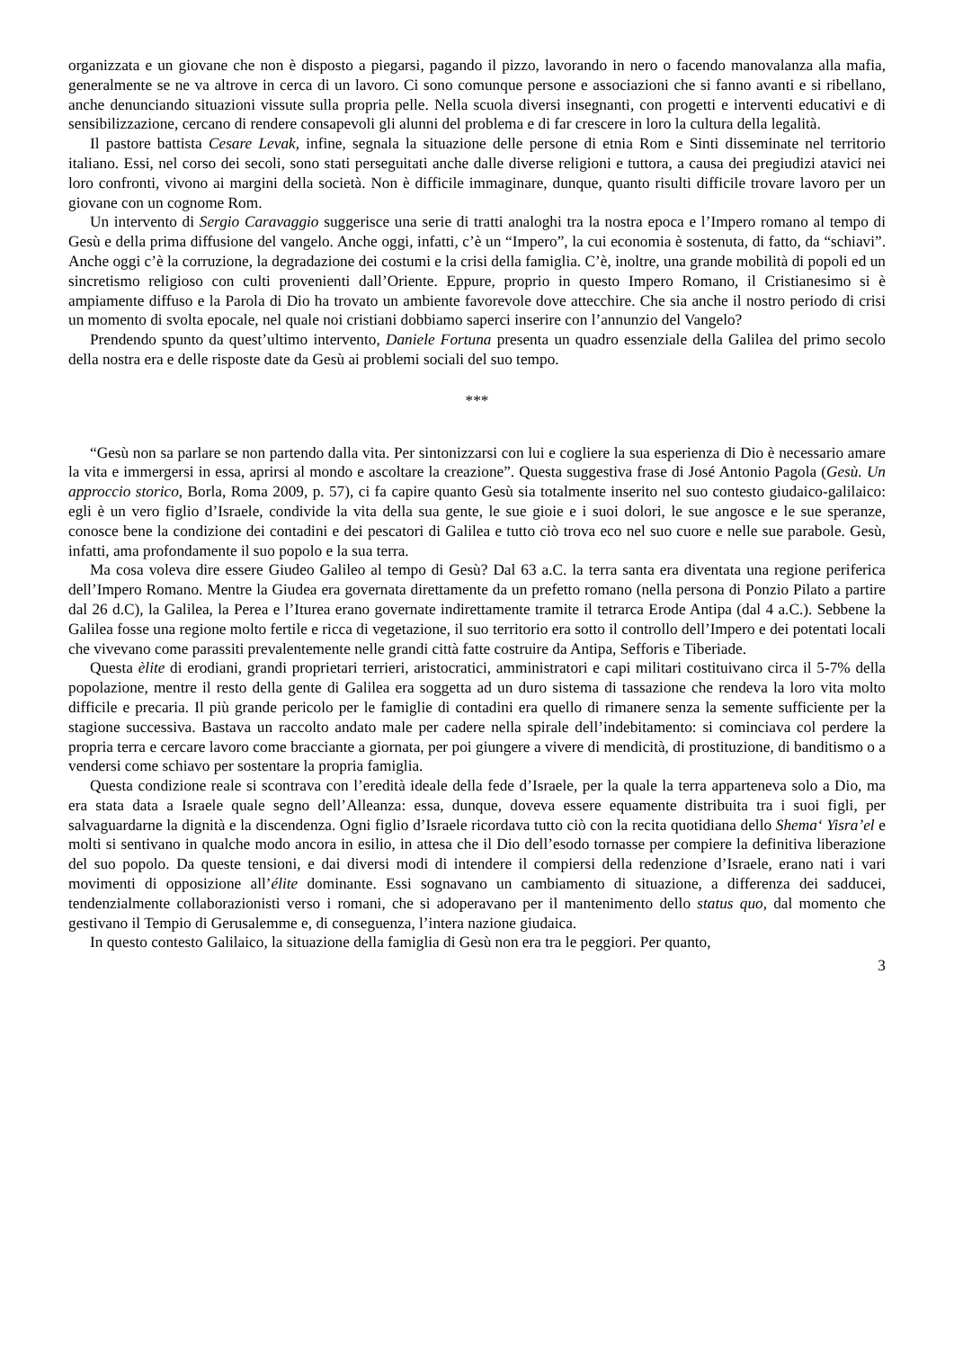organizzata e un giovane che non è disposto a piegarsi, pagando il pizzo, lavorando in nero o facendo manovalanza alla mafia, generalmente se ne va altrove in cerca di un lavoro. Ci sono comunque persone e associazioni che si fanno avanti e si ribellano, anche denunciando situazioni vissute sulla propria pelle. Nella scuola diversi insegnanti, con progetti e interventi educativi e di sensibilizzazione, cercano di rendere consapevoli gli alunni del problema e di far crescere in loro la cultura della legalità.
Il pastore battista Cesare Levak, infine, segnala la situazione delle persone di etnia Rom e Sinti disseminate nel territorio italiano. Essi, nel corso dei secoli, sono stati perseguitati anche dalle diverse religioni e tuttora, a causa dei pregiudizi atavici nei loro confronti, vivono ai margini della società. Non è difficile immaginare, dunque, quanto risulti difficile trovare lavoro per un giovane con un cognome Rom.
Un intervento di Sergio Caravaggio suggerisce una serie di tratti analoghi tra la nostra epoca e l’Impero romano al tempo di Gesù e della prima diffusione del vangelo. Anche oggi, infatti, c’è un “Impero”, la cui economia è sostenuta, di fatto, da “schiavi”. Anche oggi c’è la corruzione, la degradazione dei costumi e la crisi della famiglia. C’è, inoltre, una grande mobilità di popoli ed un sincretismo religioso con culti provenienti dall’Oriente. Eppure, proprio in questo Impero Romano, il Cristianesimo si è ampiamente diffuso e la Parola di Dio ha trovato un ambiente favorevole dove attecchire. Che sia anche il nostro periodo di crisi un momento di svolta epocale, nel quale noi cristiani dobbiamo saperci inserire con l’annunzio del Vangelo?
Prendendo spunto da quest’ultimo intervento, Daniele Fortuna presenta un quadro essenziale della Galilea del primo secolo della nostra era e delle risposte date da Gesù ai problemi sociali del suo tempo.
***
“Gesù non sa parlare se non partendo dalla vita. Per sintonizzarsi con lui e cogliere la sua esperienza di Dio è necessario amare la vita e immergersi in essa, aprirsi al mondo e ascoltare la creazione”. Questa suggestiva frase di José Antonio Pagola (Gesù. Un approccio storico, Borla, Roma 2009, p. 57), ci fa capire quanto Gesù sia totalmente inserito nel suo contesto giudaico-galilaico: egli è un vero figlio d’Israele, condivide la vita della sua gente, le sue gioie e i suoi dolori, le sue angosce e le sue speranze, conosce bene la condizione dei contadini e dei pescatori di Galilea e tutto ciò trova eco nel suo cuore e nelle sue parabole. Gesù, infatti, ama profondamente il suo popolo e la sua terra.
Ma cosa voleva dire essere Giudeo Galileo al tempo di Gesù? Dal 63 a.C. la terra santa era diventata una regione periferica dell’Impero Romano. Mentre la Giudea era governata direttamente da un prefetto romano (nella persona di Ponzio Pilato a partire dal 26 d.C), la Galilea, la Perea e l’Iturea erano governate indirettamente tramite il tetrarca Erode Antipa (dal 4 a.C.). Sebbene la Galilea fosse una regione molto fertile e ricca di vegetazione, il suo territorio era sotto il controllo dell’Impero e dei potentati locali che vivevano come parassiti prevalentemente nelle grandi città fatte costruire da Antipa, Sefforis e Tiberiade.
Questa èlite di erodiani, grandi proprietari terrieri, aristocratici, amministratori e capi militari costituivano circa il 5-7% della popolazione, mentre il resto della gente di Galilea era soggetta ad un duro sistema di tassazione che rendeva la loro vita molto difficile e precaria. Il più grande pericolo per le famiglie di contadini era quello di rimanere senza la semente sufficiente per la stagione successiva. Bastava un raccolto andato male per cadere nella spirale dell’indebitamento: si cominciava col perdere la propria terra e cercare lavoro come bracciante a giornata, per poi giungere a vivere di mendicità, di prostituzione, di banditismo o a vendersi come schiavo per sostentare la propria famiglia.
Questa condizione reale si scontrava con l’eredità ideale della fede d’Israele, per la quale la terra apparteneva solo a Dio, ma era stata data a Israele quale segno dell’Alleanza: essa, dunque, doveva essere equamente distribuita tra i suoi figli, per salvaguardarne la dignità e la discendenza. Ogni figlio d’Israele ricordava tutto ciò con la recita quotidiana dello Shema‘ Yisra’el e molti si sentivano in qualche modo ancora in esilio, in attesa che il Dio dell’esodo tornasse per compiere la definitiva liberazione del suo popolo. Da queste tensioni, e dai diversi modi di intendere il compiersi della redenzione d’Israele, erano nati i vari movimenti di opposizione all’élite dominante. Essi sognavano un cambiamento di situazione, a differenza dei sadducei, tendenzialmente collaborazionisti verso i romani, che si adoperavano per il mantenimento dello status quo, dal momento che gestivano il Tempio di Gerusalemme e, di conseguenza, l’intera nazione giudaica.
In questo contesto Galilaico, la situazione della famiglia di Gesù non era tra le peggiori. Per quanto,
3